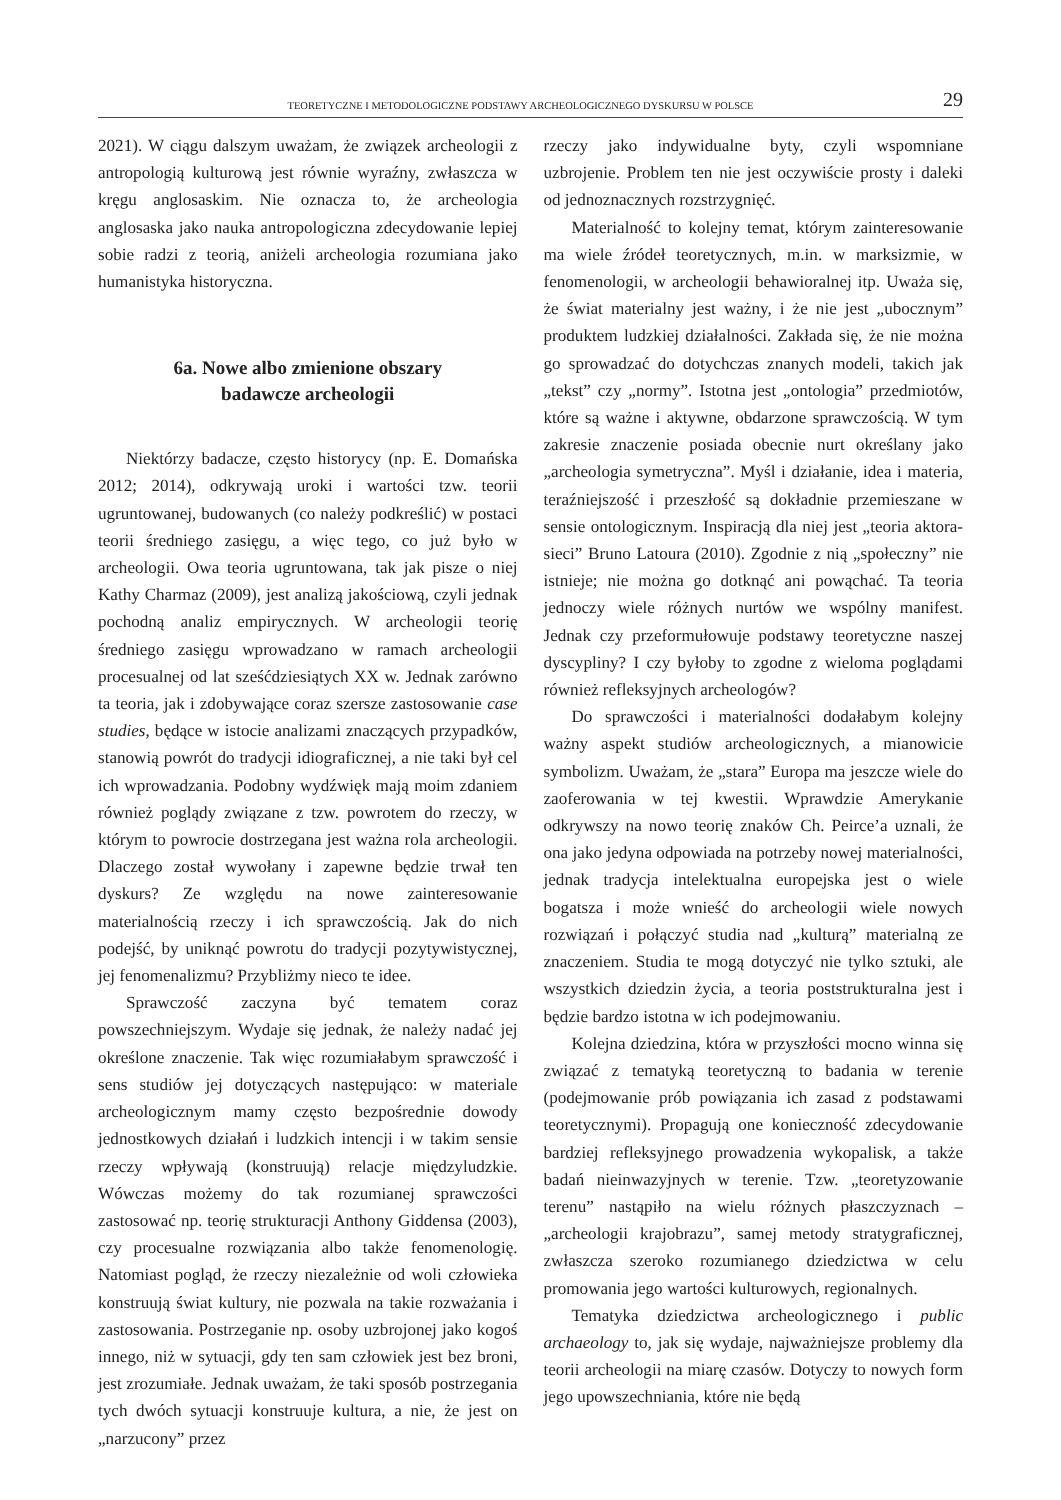TEORETYCZNE I METODOLOGICZNE PODSTAWY ARCHEOLOGICZNEGO DYSKURSU W POLSCE 29
2021). W ciągu dalszym uważam, że związek archeologii z antropologią kulturową jest równie wyraźny, zwłaszcza w kręgu anglosaskim. Nie oznacza to, że archeologia anglosaska jako nauka antropologiczna zdecydowanie lepiej sobie radzi z teorią, aniżeli archeologia rozumiana jako humanistyka historyczna.
6a. Nowe albo zmienione obszary
badawcze archeologii
Niektórzy badacze, często historycy (np. E. Domańska 2012; 2014), odkrywają uroki i wartości tzw. teorii ugruntowanej, budowanych (co należy podkreślić) w postaci teorii średniego zasięgu, a więc tego, co już było w archeologii. Owa teoria ugruntowana, tak jak pisze o niej Kathy Charmaz (2009), jest analizą jakościową, czyli jednak pochodną analiz empirycznych. W archeologii teorię średniego zasięgu wprowadzano w ramach archeologii procesualnej od lat sześćdziesiątych XX w. Jednak zarówno ta teoria, jak i zdobywające coraz szersze zastosowanie case studies, będące w istocie analizami znaczących przypadków, stanowią powrót do tradycji idiograficznej, a nie taki był cel ich wprowadzania. Podobny wydźwięk mają moim zdaniem również poglądy związane z tzw. powrotem do rzeczy, w którym to powrocie dostrzegana jest ważna rola archeologii. Dlaczego został wywołany i zapewne będzie trwał ten dyskurs? Ze względu na nowe zainteresowanie materialnością rzeczy i ich sprawczością. Jak do nich podejść, by uniknąć powrotu do tradycji pozytywistycznej, jej fenomenalizmu? Przybliżmy nieco te idee.
Sprawczość zaczyna być tematem coraz powszechniejszym. Wydaje się jednak, że należy nadać jej określone znaczenie. Tak więc rozumiałabym sprawczość i sens studiów jej dotyczących następująco: w materiale archeologicznym mamy często bezpośrednie dowody jednostkowych działań i ludzkich intencji i w takim sensie rzeczy wpływają (konstruują) relacje międzyludzkie. Wówczas możemy do tak rozumianej sprawczości zastosować np. teorię strukturacji Anthony Giddensa (2003), czy procesualne rozwiązania albo także fenomenologię. Natomiast pogląd, że rzeczy niezależnie od woli człowieka konstruują świat kultury, nie pozwala na takie rozważania i zastosowania. Postrzeganie np. osoby uzbrojonej jako kogoś innego, niż w sytuacji, gdy ten sam człowiek jest bez broni, jest zrozumiałe. Jednak uważam, że taki sposób postrzegania tych dwóch sytuacji konstruuje kultura, a nie, że jest on „narzucony” przez
rzeczy jako indywidualne byty, czyli wspomniane uzbrojenie. Problem ten nie jest oczywiście prosty i daleki od jednoznacznych rozstrzygnięć.
Materialność to kolejny temat, którym zainteresowanie ma wiele źródeł teoretycznych, m.in. w marksizmie, w fenomenologii, w archeologii behawioralnej itp. Uważa się, że świat materialny jest ważny, i że nie jest „ubocznym” produktem ludzkiej działalności. Zakłada się, że nie można go sprowadzać do dotychczas znanych modeli, takich jak „tekst” czy „normy”. Istotna jest „ontologia” przedmiotów, które są ważne i aktywne, obdarzone sprawczością. W tym zakresie znaczenie posiada obecnie nurt określany jako „archeologia symetryczna”. Myśl i działanie, idea i materia, teraźniejszość i przeszłość są dokładnie przemieszane w sensie ontologicznym. Inspiracją dla niej jest „teoria aktora-sieci” Bruno Latoura (2010). Zgodnie z nią „społeczny” nie istnieje; nie można go dotknąć ani powąchać. Ta teoria jednoczy wiele różnych nurtów we wspólny manifest. Jednak czy przeformułowuje podstawy teoretyczne naszej dyscypliny? I czy byłoby to zgodne z wieloma poglądami również refleksyjnych archeologów?
Do sprawczości i materialności dodałabym kolejny ważny aspekt studiów archeologicznych, a mianowicie symbolizm. Uważam, że „stara” Europa ma jeszcze wiele do zaoferowania w tej kwestii. Wprawdzie Amerykanie odkrywszy na nowo teorię znaków Ch. Peirce’a uznali, że ona jako jedyna odpowiada na potrzeby nowej materialności, jednak tradycja intelektualna europejska jest o wiele bogatsza i może wnieść do archeologii wiele nowych rozwiązań i połączyć studia nad „kulturą” materialną ze znaczeniem. Studia te mogą dotyczyć nie tylko sztuki, ale wszystkich dziedzin życia, a teoria poststrukturalna jest i będzie bardzo istotna w ich podejmowaniu.
Kolejna dziedzina, która w przyszłości mocno winna się związać z tematyką teoretyczną to badania w terenie (podejmowanie prób powiązania ich zasad z podstawami teoretycznymi). Propagują one konieczność zdecydowanie bardziej refleksyjnego prowadzenia wykopalisk, a także badań nieinwazyjnych w terenie. Tzw. „teoretyzowanie terenu” nastąpiło na wielu różnych płaszczyznach – „archeologii krajobrazu”, samej metody stratygraficznej, zwłaszcza szeroko rozumianego dziedzictwa w celu promowania jego wartości kulturowych, regionalnych.
Tematyka dziedzictwa archeologicznego i public archaeology to, jak się wydaje, najważniejsze problemy dla teorii archeologii na miarę czasów. Dotyczy to nowych form jego upowszechniania, które nie będą